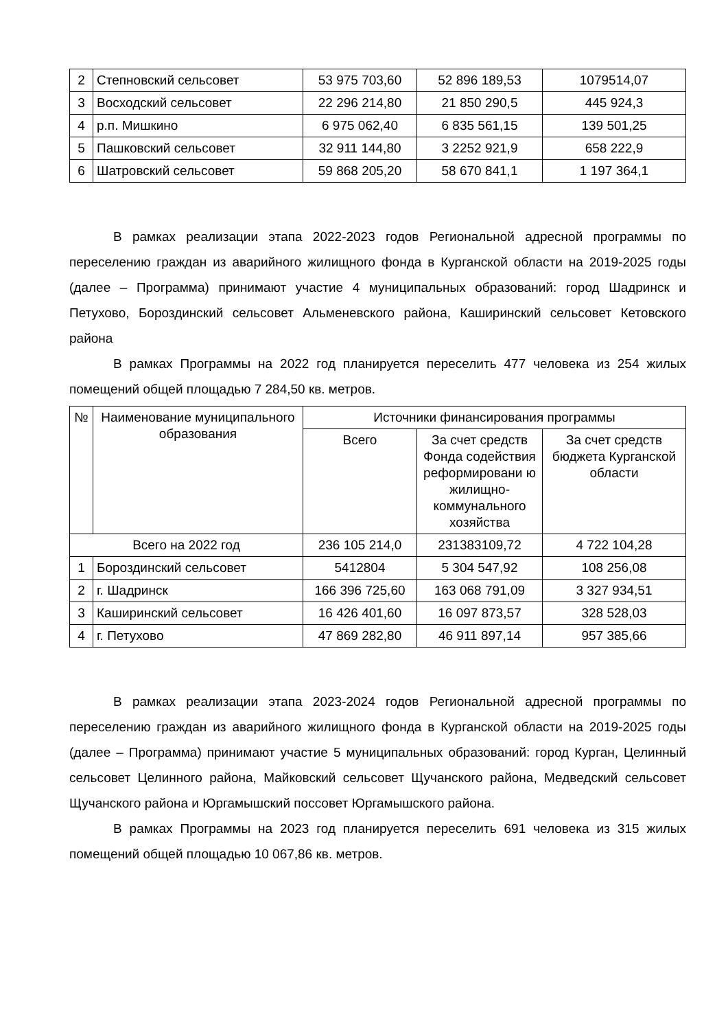| 2 | Степновский сельсовет | 53 975 703,60 | 52 896 189,53 | 1079514,07 |
| 3 | Восходский сельсовет | 22 296 214,80 | 21 850 290,5 | 445 924,3 |
| 4 | р.п. Мишкино | 6 975 062,40 | 6 835 561,15 | 139 501,25 |
| 5 | Пашковский сельсовет | 32 911 144,80 | 3 2252 921,9 | 658 222,9 |
| 6 | Шатровский сельсовет | 59 868 205,20 | 58 670 841,1 | 1 197 364,1 |
В рамках реализации этапа 2022-2023 годов Региональной адресной программы по переселению граждан из аварийного жилищного фонда в Курганской области на 2019-2025 годы (далее – Программа) принимают участие 4 муниципальных образований: город Шадринск и Петухово, Бороздинский сельсовет Альменевского района, Каширинский сельсовет Кетовского района
В рамках Программы на 2022 год планируется переселить 477 человека из 254 жилых помещений общей площадью 7 284,50 кв. метров.
| № | Наименование муниципального образования | Источники финансирования программы | | |
| --- | --- | --- | --- | --- |
| | | Всего | За счет средств Фонда содействия реформировани ю жилищно-коммунального хозяйства | За счет средств бюджета Курганской области |
| Всего на 2022 год | | 236 105 214,0 | 231383109,72 | 4 722 104,28 |
| 1 | Бороздинский сельсовет | 5412804 | 5 304 547,92 | 108 256,08 |
| 2 | г. Шадринск | 166 396 725,60 | 163 068 791,09 | 3 327 934,51 |
| 3 | Каширинский сельсовет | 16 426 401,60 | 16 097 873,57 | 328 528,03 |
| 4 | г. Петухово | 47 869 282,80 | 46 911 897,14 | 957 385,66 |
В рамках реализации этапа 2023-2024 годов Региональной адресной программы по переселению граждан из аварийного жилищного фонда в Курганской области на 2019-2025 годы (далее – Программа) принимают участие 5 муниципальных образований: город Курган, Целинный сельсовет Целинного района, Майковский сельсовет Щучанского района, Медведский сельсовет Щучанского района и Юргамышский поссовет Юргамышского района.
В рамках Программы на 2023 год планируется переселить 691 человека из 315 жилых помещений общей площадью 10 067,86 кв. метров.